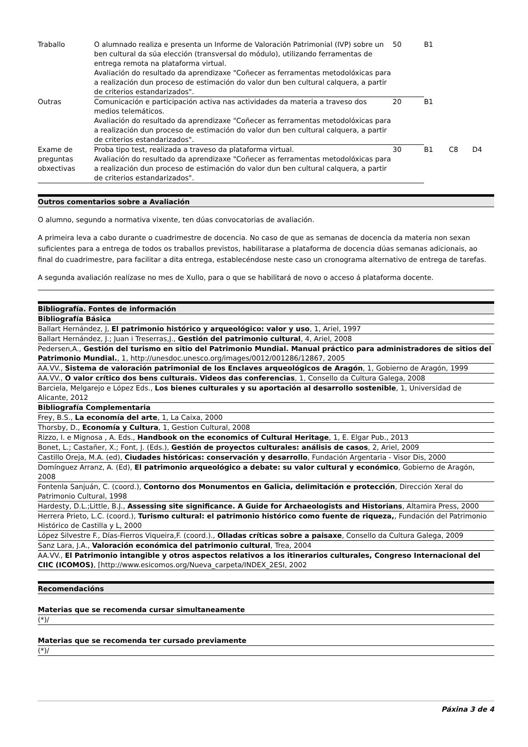| Traballo | O alumnado realiza e presenta un Informe de Valoración Patrimonial (IVP) sobre un ben cultural da súa elección (transversal do módulo), utilizando ferramentas de entrega remota na plataforma virtual. Avaliación do resultado da aprendizaxe "Coñecer as ferramentas metodolóxicas para a realización dun proceso de estimación do valor dun ben cultural calquera, a partir de criterios estandarizados". | 50 | B1 | | |
| Outras | Comunicación e participación activa nas actividades da materia a traveso dos medios telemáticos. Avaliación do resultado da aprendizaxe "Coñecer as ferramentas metodolóxicas para a realización dun proceso de estimación do valor dun ben cultural calquera, a partir de criterios estandarizados". | 20 | B1 | | |
| Exame de preguntas obxectivas | Proba tipo test, realizada a traveso da plataforma virtual. Avaliación do resultado da aprendizaxe "Coñecer as ferramentas metodolóxicas para a realización dun proceso de estimación do valor dun ben cultural calquera, a partir de criterios estandarizados". | 30 | B1 | C8 | D4 |
Outros comentarios sobre a Avaliación
O alumno, segundo a normativa vixente, ten dúas convocatorias de avaliación.
A primeira leva a cabo durante o cuadrimestre de docencia. No caso de que as semanas de docencia da materia non sexan suficientes para a entrega de todos os traballos previstos, habilitarase a plataforma de docencia dúas semanas adicionais, ao final do cuadrimestre, para facilitar a dita entrega, establecéndose neste caso un cronograma alternativo de entrega de tarefas.
A segunda avaliación realízase no mes de Xullo, para o que se habilitará de novo o acceso á plataforma docente.
Bibliografía. Fontes de información
Bibliografía Básica
Ballart Hernández, J, El patrimonio histórico y arqueológico: valor y uso, 1, Ariel, 1997
Ballart Hernández, J.; Juan i Treserras,J., Gestión del patrimonio cultural, 4, Ariel, 2008
Pedersen,A., Gestión del turismo en sitio del Patrimonio Mundial. Manual práctico para administradores de sitios del Patrimonio Mundial., 1, http://unesdoc.unesco.org/images/0012/001286/12867, 2005
AA.VV., Sistema de valoración patrimonial de los Enclaves arqueológicos de Aragón, 1, Gobierno de Aragón, 1999
AA.VV., O valor crítico dos bens culturais. Videos das conferencias, 1, Consello da Cultura Galega, 2008
Barciela, Melgarejo e López Eds., Los bienes culturales y su aportación al desarrollo sostenible, 1, Universidad de Alicante, 2012
Bibliografía Complementaria
Frey, B.S., La economía del arte, 1, La Caixa, 2000
Thorsby, D., Economía y Cultura, 1, Gestion Cultural, 2008
Rizzo, I. e Mignosa , A. Eds., Handbook on the economics of Cultural Heritage, 1, E. Elgar Pub., 2013
Bonet, L.; Castañer, X.; Font, J. (Eds.), Gestión de proyectos culturales: análisis de casos, 2, Ariel, 2009
Castillo Oreja, M.A. (ed), Ciudades históricas: conservación y desarrollo, Fundación Argentaria - Visor Dis, 2000
Domínguez Arranz, A. (Ed), El patrimonio arqueológico a debate: su valor cultural y económico, Gobierno de Aragón, 2008
Fontenla Sanjuán, C. (coord.), Contorno dos Monumentos en Galicia, delimitación e protección, Dirección Xeral do Patrimonio Cultural, 1998
Hardesty, D.L.;Little, B.J., Assessing site significance. A Guide for Archaeologists and Historians, Altamira Press, 2000
Herrera Prieto, L.C. (coord.), Turismo cultural: el patrimonio histórico como fuente de riqueza,, Fundación del Patrimonio Histórico de Castilla y L, 2000
López Silvestre F., Días-Fierros Viqueira,F. (coord.)., Olladas críticas sobre a paisaxe, Consello da Cultura Galega, 2009
Sanz Lara, J.A., Valoración económica del patrimonio cultural, Trea, 2004
AA.VV., El Patrimonio intangible y otros aspectos relativos a los itinerarios culturales, Congreso Internacional del CIIC (ICOMOS), [http://www.esicomos.org/Nueva_carpeta/INDEX_2ESI, 2002
Recomendacións
Materias que se recomenda cursar simultaneamente
(*)/
Materias que se recomenda ter cursado previamente
(*)/
Páxina 3 de 4